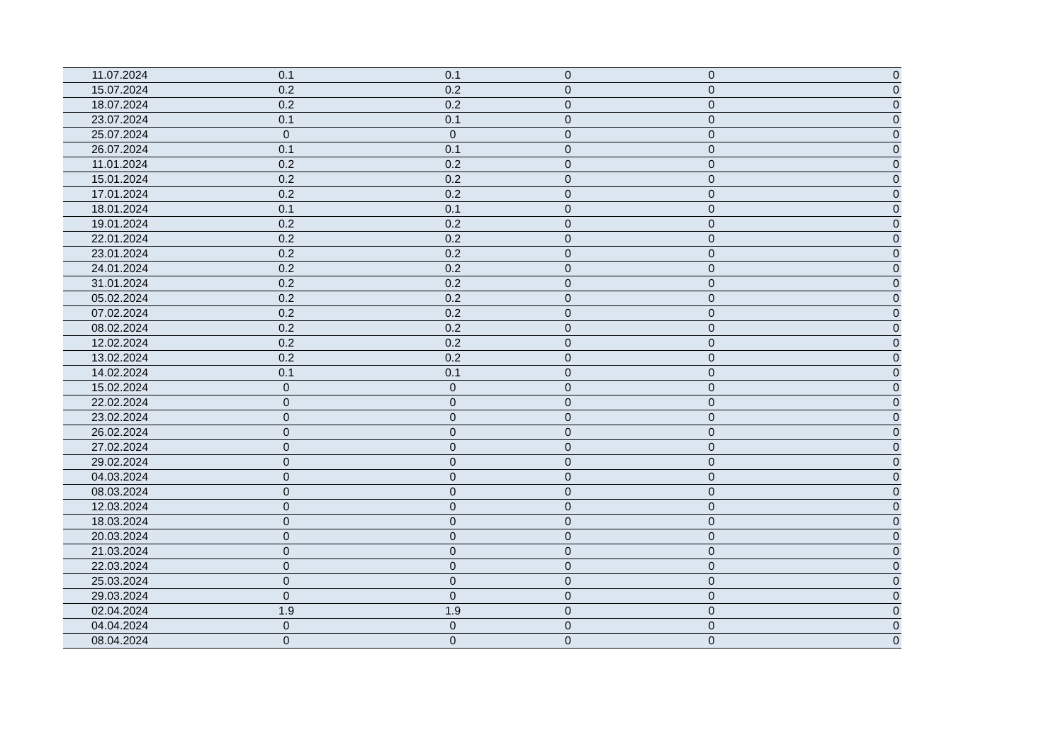| 11.07.2024 | 0.1 | 0.1 | 0 | 0 | 0 |
| 15.07.2024 | 0.2 | 0.2 | 0 | 0 | 0 |
| 18.07.2024 | 0.2 | 0.2 | 0 | 0 | 0 |
| 23.07.2024 | 0.1 | 0.1 | 0 | 0 | 0 |
| 25.07.2024 | 0 | 0 | 0 | 0 | 0 |
| 26.07.2024 | 0.1 | 0.1 | 0 | 0 | 0 |
| 11.01.2024 | 0.2 | 0.2 | 0 | 0 | 0 |
| 15.01.2024 | 0.2 | 0.2 | 0 | 0 | 0 |
| 17.01.2024 | 0.2 | 0.2 | 0 | 0 | 0 |
| 18.01.2024 | 0.1 | 0.1 | 0 | 0 | 0 |
| 19.01.2024 | 0.2 | 0.2 | 0 | 0 | 0 |
| 22.01.2024 | 0.2 | 0.2 | 0 | 0 | 0 |
| 23.01.2024 | 0.2 | 0.2 | 0 | 0 | 0 |
| 24.01.2024 | 0.2 | 0.2 | 0 | 0 | 0 |
| 31.01.2024 | 0.2 | 0.2 | 0 | 0 | 0 |
| 05.02.2024 | 0.2 | 0.2 | 0 | 0 | 0 |
| 07.02.2024 | 0.2 | 0.2 | 0 | 0 | 0 |
| 08.02.2024 | 0.2 | 0.2 | 0 | 0 | 0 |
| 12.02.2024 | 0.2 | 0.2 | 0 | 0 | 0 |
| 13.02.2024 | 0.2 | 0.2 | 0 | 0 | 0 |
| 14.02.2024 | 0.1 | 0.1 | 0 | 0 | 0 |
| 15.02.2024 | 0 | 0 | 0 | 0 | 0 |
| 22.02.2024 | 0 | 0 | 0 | 0 | 0 |
| 23.02.2024 | 0 | 0 | 0 | 0 | 0 |
| 26.02.2024 | 0 | 0 | 0 | 0 | 0 |
| 27.02.2024 | 0 | 0 | 0 | 0 | 0 |
| 29.02.2024 | 0 | 0 | 0 | 0 | 0 |
| 04.03.2024 | 0 | 0 | 0 | 0 | 0 |
| 08.03.2024 | 0 | 0 | 0 | 0 | 0 |
| 12.03.2024 | 0 | 0 | 0 | 0 | 0 |
| 18.03.2024 | 0 | 0 | 0 | 0 | 0 |
| 20.03.2024 | 0 | 0 | 0 | 0 | 0 |
| 21.03.2024 | 0 | 0 | 0 | 0 | 0 |
| 22.03.2024 | 0 | 0 | 0 | 0 | 0 |
| 25.03.2024 | 0 | 0 | 0 | 0 | 0 |
| 29.03.2024 | 0 | 0 | 0 | 0 | 0 |
| 02.04.2024 | 1.9 | 1.9 | 0 | 0 | 0 |
| 04.04.2024 | 0 | 0 | 0 | 0 | 0 |
| 08.04.2024 | 0 | 0 | 0 | 0 | 0 |